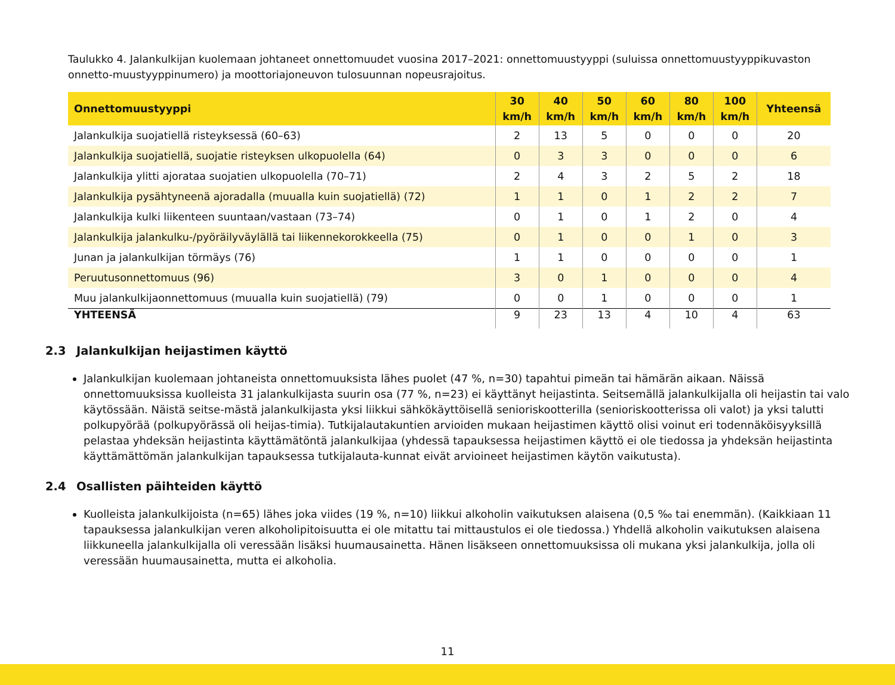Taulukko 4. Jalankulkijan kuolemaan johtaneet onnettomuudet vuosina 2017–2021: onnettomuustyyppi (suluissa onnettomuustyyppikuvaston onnetto-muustyyppinumero) ja moottoriajoneuvon tulosuunnan nopeusrajoitus.
| Onnettomuustyyppi | 30 km/h | 40 km/h | 50 km/h | 60 km/h | 80 km/h | 100 km/h | Yhteensä |
| --- | --- | --- | --- | --- | --- | --- | --- |
| Jalankulkija suojatiellä risteyksessä (60–63) | 2 | 13 | 5 | 0 | 0 | 0 | 20 |
| Jalankulkija suojatiellä, suojatie risteyksen ulkopuolella (64) | 0 | 3 | 3 | 0 | 0 | 0 | 6 |
| Jalankulkija ylitti ajorataa suojatien ulkopuolella (70–71) | 2 | 4 | 3 | 2 | 5 | 2 | 18 |
| Jalankulkija pysähtyneenä ajoradalla (muualla kuin suojatiellä) (72) | 1 | 1 | 0 | 1 | 2 | 2 | 7 |
| Jalankulkija kulki liikenteen suuntaan/vastaan (73–74) | 0 | 1 | 0 | 1 | 2 | 0 | 4 |
| Jalankulkija jalankulku-/pyöräilyväylällä tai liikennekorokkeella (75) | 0 | 1 | 0 | 0 | 1 | 0 | 3 |
| Junan ja jalankulkijan törmäys (76) | 1 | 1 | 0 | 0 | 0 | 0 | 1 |
| Peruutusonnettomuus (96) | 3 | 0 | 1 | 0 | 0 | 0 | 4 |
| Muu jalankulkijaonnettomuus (muualla kuin suojatiellä) (79) | 0 | 0 | 1 | 0 | 0 | 0 | 1 |
| YHTEENSÄ | 9 | 23 | 13 | 4 | 10 | 4 | 63 |
2.3 Jalankulkijan heijastimen käyttö
Jalankulkijan kuolemaan johtaneista onnettomuuksista lähes puolet (47 %, n=30) tapahtui pimeän tai hämärän aikaan. Näissä onnettomuuksissa kuolleista 31 jalankulkijasta suurin osa (77 %, n=23) ei käyttänyt heijastinta. Seitsemällä jalankulkijalla oli heijastin tai valo käytössään. Näistä seitse-mästä jalankulkijasta yksi liikkui sähkökäyttöisellä senioriskootterilla (senioriskootterissa oli valot) ja yksi talutti polkupyörää (polkupyörässä oli heijas-timia). Tutkijalautakuntien arvioiden mukaan heijastimen käyttö olisi voinut eri todennäköisyyksillä pelastaa yhdeksän heijastinta käyttämätöntä jalankulkijaa (yhdessä tapauksessa heijastimen käyttö ei ole tiedossa ja yhdeksän heijastinta käyttämättömän jalankulkijan tapauksessa tutkijalauta-kunnat eivät arvioineet heijastimen käytön vaikutusta).
2.4 Osallisten päihteiden käyttö
Kuolleista jalankulkijoista (n=65) lähes joka viides (19 %, n=10) liikkui alkoholin vaikutuksen alaisena (0,5 ‰ tai enemmän). (Kaikkiaan 11 tapauksessa jalankulkijan veren alkoholipitoisuutta ei ole mitattu tai mittaustulos ei ole tiedossa.) Yhdellä alkoholin vaikutuksen alaisena liikkuneella jalankulkijalla oli veressään lisäksi huumausainetta. Hänen lisäkseen onnettomuuksissa oli mukana yksi jalankulkija, jolla oli veressään huumausainetta, mutta ei alkoholia.
11